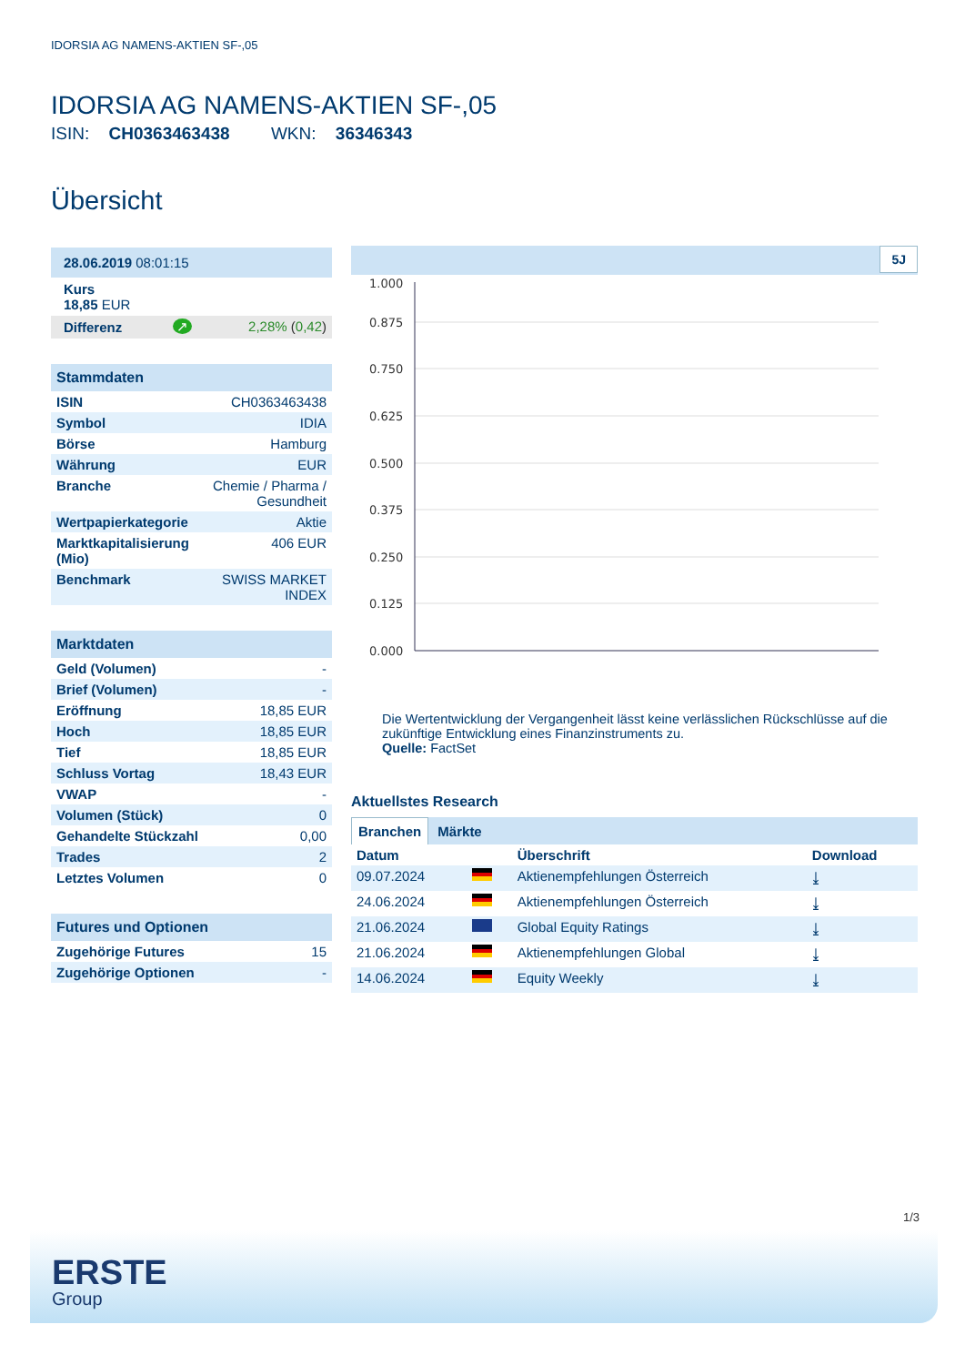IDORSIA AG NAMENS-AKTIEN SF-,05
IDORSIA AG NAMENS-AKTIEN SF-,05
ISIN: CH0363463438 WKN: 36346343
Übersicht
| 28.06.2019 08:01:15 |
| Kurs 18,85 EUR |
| Differenz | ↗ | 2,28% ( 0,42 ) |
| Stammdaten | |
| --- | --- |
| ISIN | CH0363463438 |
| Symbol | IDIA |
| Börse | Hamburg |
| Währung | EUR |
| Branche | Chemie / Pharma / Gesundheit |
| Wertpapierkategorie | Aktie |
| Marktkapitalisierung (Mio) | 406 EUR |
| Benchmark | SWISS MARKET INDEX |
| Marktdaten | |
| --- | --- |
| Geld (Volumen) | - |
| Brief (Volumen) | - |
| Eröffnung | 18,85 EUR |
| Hoch | 18,85 EUR |
| Tief | 18,85 EUR |
| Schluss Vortag | 18,43 EUR |
| VWAP | - |
| Volumen (Stück) | 0 |
| Gehandelte Stückzahl | 0,00 |
| Trades | 2 |
| Letztes Volumen | 0 |
| Futures und Optionen | |
| --- | --- |
| Zugehörige Futures | 15 |
| Zugehörige Optionen | - |
5J
1.000
0.875
0.750
0.625
0.500
0.375
0.250
0.125
0.000
Die Wertentwicklung der Vergangenheit lässt keine verlässlichen Rückschlüsse auf die zukünftige Entwicklung eines Finanzinstruments zu.
Quelle: FactSet
Aktuellstes Research
Branchen Märkte
| Datum | | Überschrift | Download |
| --- | --- | --- | --- |
| 09.07.2024 | | Aktienempfehlungen Österreich | ⤓ |
| 24.06.2024 | | Aktienempfehlungen Österreich | ⤓ |
| 21.06.2024 | | Global Equity Ratings | ⤓ |
| 21.06.2024 | | Aktienempfehlungen Global | ⤓ |
| 14.06.2024 | | Equity Weekly | ⤓ |
1/3
ERSTE
Group